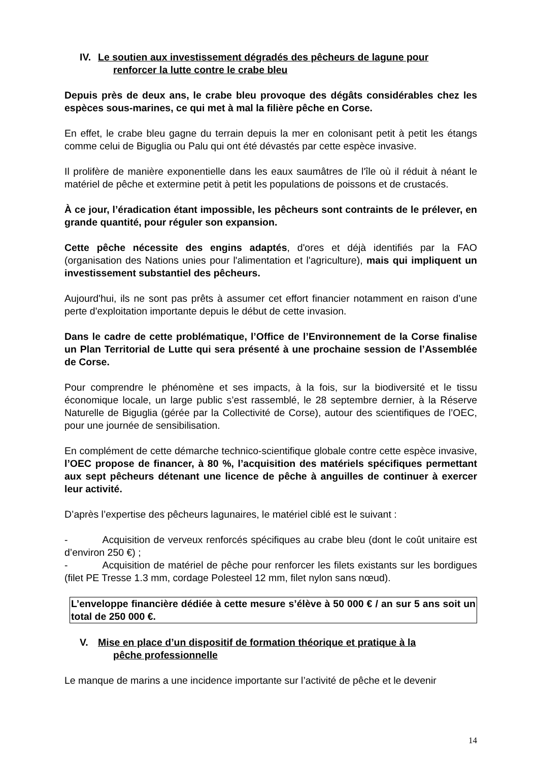IV. Le soutien aux investissement dégradés des pêcheurs de lagune pour
renforcer la lutte contre le crabe bleu
Depuis près de deux ans, le crabe bleu provoque des dégâts considérables chez les espèces sous-marines, ce qui met à mal la filière pêche en Corse.
En effet, le crabe bleu gagne du terrain depuis la mer en colonisant petit à petit les étangs comme celui de Biguglia ou Palu qui ont été dévastés par cette espèce invasive.
Il prolifère de manière exponentielle dans les eaux saumâtres de l'île où il réduit à néant le matériel de pêche et extermine petit à petit les populations de poissons et de crustacés.
À ce jour, l’éradication étant impossible, les pêcheurs sont contraints de le prélever, en grande quantité, pour réguler son expansion.
Cette pêche nécessite des engins adaptés, d'ores et déjà identifiés par la FAO (organisation des Nations unies pour l'alimentation et l'agriculture), mais qui impliquent un investissement substantiel des pêcheurs.
Aujourd'hui, ils ne sont pas prêts à assumer cet effort financier notamment en raison d’une perte d'exploitation importante depuis le début de cette invasion.
Dans le cadre de cette problématique, l’Office de l’Environnement de la Corse finalise un Plan Territorial de Lutte qui sera présenté à une prochaine session de l’Assemblée de Corse.
Pour comprendre le phénomène et ses impacts, à la fois, sur la biodiversité et le tissu économique locale, un large public s’est rassemblé, le 28 septembre dernier, à la Réserve Naturelle de Biguglia (gérée par la Collectivité de Corse), autour des scientifiques de l’OEC, pour une journée de sensibilisation.
En complément de cette démarche technico-scientifique globale contre cette espèce invasive, l’OEC propose de financer, à 80 %, l’acquisition des matériels spécifiques permettant aux sept pêcheurs détenant une licence de pêche à anguilles de continuer à exercer leur activité.
D’après l’expertise des pêcheurs lagunaires, le matériel ciblé est le suivant :
- Acquisition de verveux renforcés spécifiques au crabe bleu (dont le coût unitaire est d’environ 250 €) ;
- Acquisition de matériel de pêche pour renforcer les filets existants sur les bordigues (filet PE Tresse 1.3 mm, cordage Polesteel 12 mm, filet nylon sans nœud).
L’enveloppe financière dédiée à cette mesure s’élève à 50 000 € / an sur 5 ans soit un total de 250 000 €.
V. Mise en place d’un dispositif de formation théorique et pratique à la
pêche professionnelle
Le manque de marins a une incidence importante sur l’activité de pêche et le devenir
14